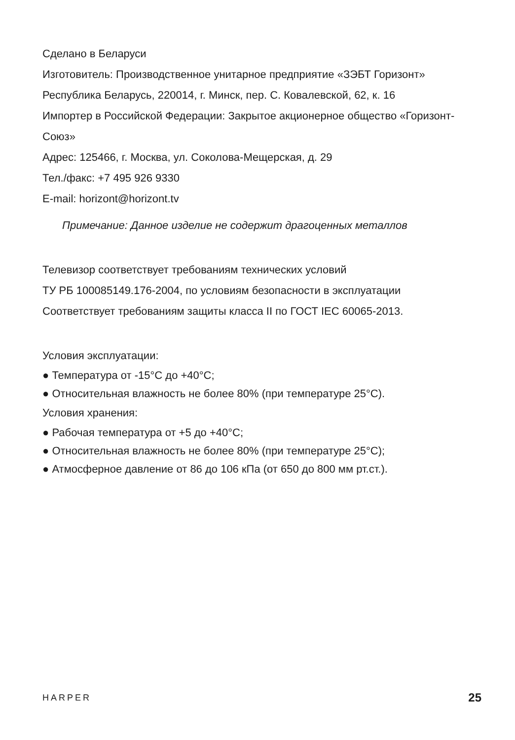Сделано в Беларуси
Изготовитель: Производственное унитарное предприятие «ЗЭБТ Горизонт»
Республика Беларусь, 220014, г. Минск, пер. С. Ковалевской, 62, к. 16
Импортер в Российской Федерации: Закрытое акционерное общество «Горизонт-Союз»
Адрес: 125466, г. Москва, ул. Соколова-Мещерская, д. 29
Тел./факс: +7 495 926 9330
E-mail: horizont@horizont.tv
Примечание: Данное изделие не содержит драгоценных металлов
Телевизор соответствует требованиям технических условий
ТУ РБ 100085149.176-2004, по условиям безопасности в эксплуатации
Соответствует требованиям защиты класса II по ГОСТ IEC 60065-2013.
Условия эксплуатации:
● Температура от -15°C до +40°C;
● Относительная влажность не более 80% (при температуре 25°C).
Условия хранения:
● Рабочая температура от +5 до +40°C;
● Относительная влажность не более 80% (при температуре 25°C);
● Атмосферное давление от 86 до 106 кПа (от 650 до 800 мм рт.ст.).
HARPER 25